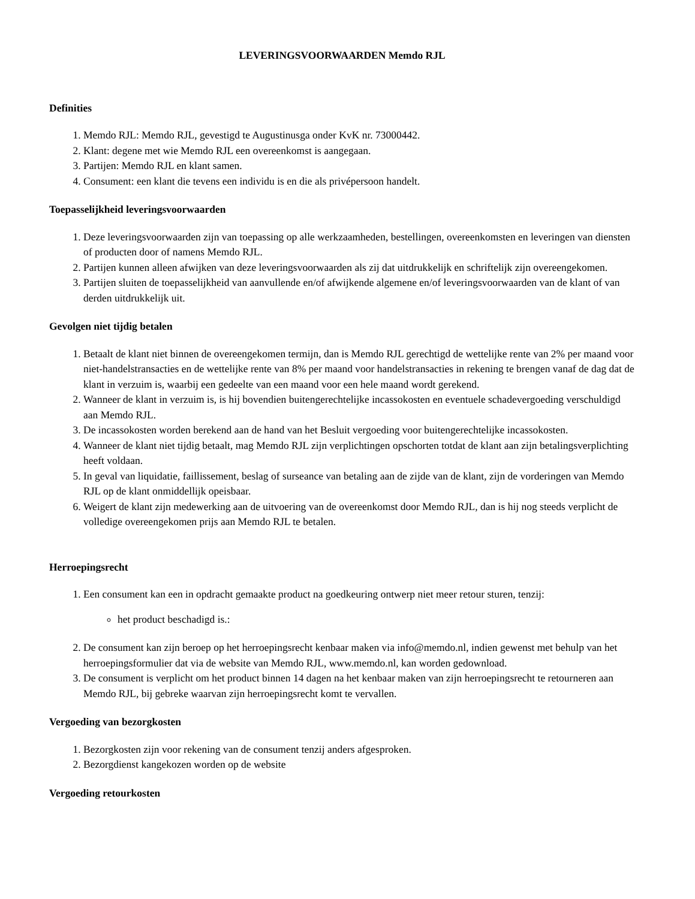LEVERINGSVOORWAARDEN Memdo RJL
Definities
1. Memdo RJL: Memdo RJL, gevestigd te Augustinusga onder KvK nr. 73000442.
2. Klant: degene met wie Memdo RJL een overeenkomst is aangegaan.
3. Partijen: Memdo RJL en klant samen.
4. Consument: een klant die tevens een individu is en die als privépersoon handelt.
Toepasselijkheid leveringsvoorwaarden
1. Deze leveringsvoorwaarden zijn van toepassing op alle werkzaamheden, bestellingen, overeenkomsten en leveringen van diensten of producten door of namens Memdo RJL.
2. Partijen kunnen alleen afwijken van deze leveringsvoorwaarden als zij dat uitdrukkelijk en schriftelijk zijn overeengekomen.
3. Partijen sluiten de toepasselijkheid van aanvullende en/of afwijkende algemene en/of leveringsvoorwaarden van de klant of van derden uitdrukkelijk uit.
Gevolgen niet tijdig betalen
1. Betaalt de klant niet binnen de overeengekomen termijn, dan is Memdo RJL gerechtigd de wettelijke rente van 2% per maand voor niet-handelstransacties en de wettelijke rente van 8% per maand voor handelstransacties in rekening te brengen vanaf de dag dat de klant in verzuim is, waarbij een gedeelte van een maand voor een hele maand wordt gerekend.
2. Wanneer de klant in verzuim is, is hij bovendien buitengerechtelijke incassokosten en eventuele schadevergoeding verschuldigd aan Memdo RJL.
3. De incassokosten worden berekend aan de hand van het Besluit vergoeding voor buitengerechtelijke incassokosten.
4. Wanneer de klant niet tijdig betaalt, mag Memdo RJL zijn verplichtingen opschorten totdat de klant aan zijn betalingsverplichting heeft voldaan.
5. In geval van liquidatie, faillissement, beslag of surseance van betaling aan de zijde van de klant, zijn de vorderingen van Memdo RJL op de klant onmiddellijk opeisbaar.
6. Weigert de klant zijn medewerking aan de uitvoering van de overeenkomst door Memdo RJL, dan is hij nog steeds verplicht de volledige overeengekomen prijs aan Memdo RJL te betalen.
Herroepingsrecht
1. Een consument kan een in opdracht gemaakte product na goedkeuring ontwerp niet meer retour sturen, tenzij:
het product beschadigd is.:
2. De consument kan zijn beroep op het herroepingsrecht kenbaar maken via info@memdo.nl, indien gewenst met behulp van het herroepingsformulier dat via de website van Memdo RJL, www.memdo.nl, kan worden gedownload.
3. De consument is verplicht om het product binnen 14 dagen na het kenbaar maken van zijn herroepingsrecht te retourneren aan Memdo RJL, bij gebreke waarvan zijn herroepingsrecht komt te vervallen.
Vergoeding van bezorgkosten
1. Bezorgkosten zijn voor rekening van de consument tenzij anders afgesproken.
2. Bezorgdienst kangekozen worden op de website
Vergoeding retourkosten